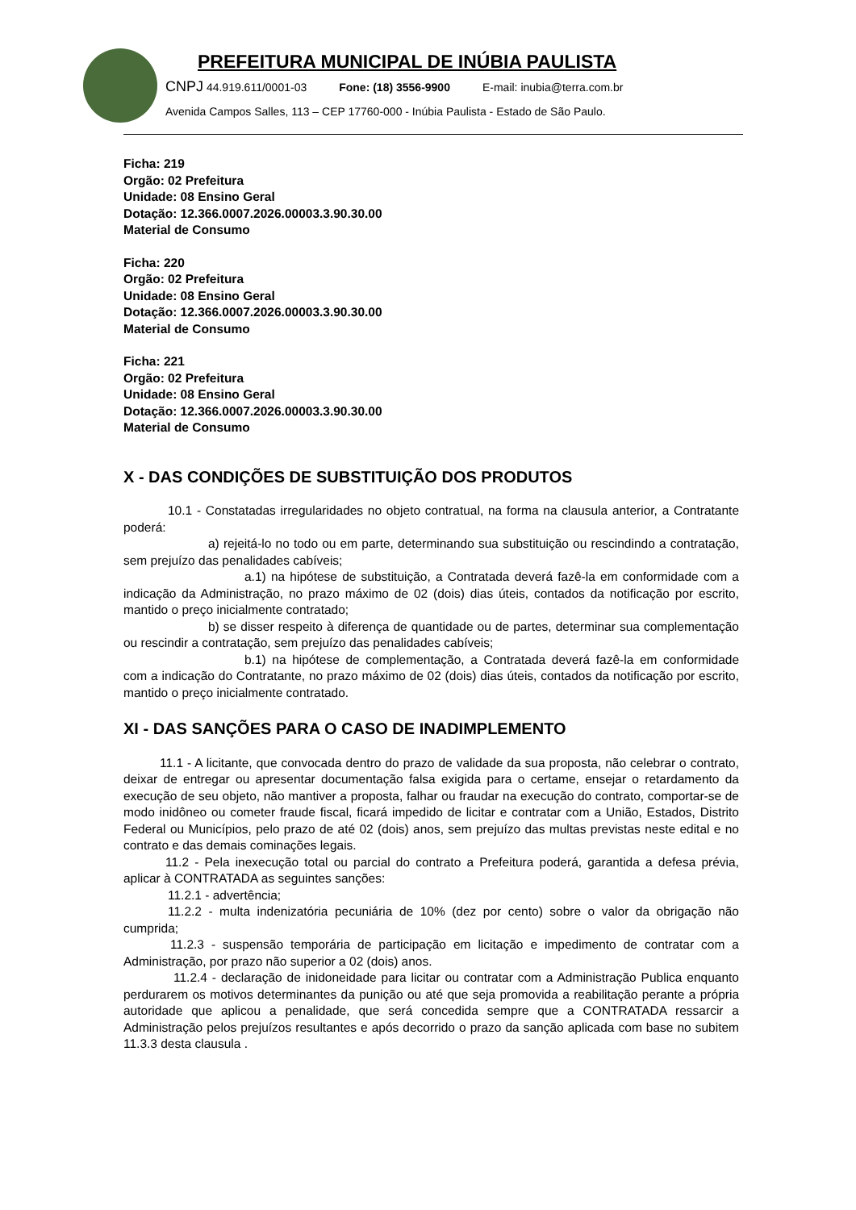PREFEITURA MUNICIPAL DE INÚBIA PAULISTA
CNPJ 44.919.611/0001-03 Fone: (18) 3556-9900 E-mail: inubia@terra.com.br
Avenida Campos Salles, 113 – CEP 17760-000 - Inúbia Paulista - Estado de São Paulo.
Ficha: 219
Orgão: 02 Prefeitura
Unidade: 08 Ensino Geral
Dotação: 12.366.0007.2026.00003.3.90.30.00
Material de Consumo
Ficha: 220
Orgão: 02 Prefeitura
Unidade: 08 Ensino Geral
Dotação: 12.366.0007.2026.00003.3.90.30.00
Material de Consumo
Ficha: 221
Orgão: 02 Prefeitura
Unidade: 08 Ensino Geral
Dotação: 12.366.0007.2026.00003.3.90.30.00
Material de Consumo
X - DAS CONDIÇÕES DE SUBSTITUIÇÃO DOS PRODUTOS
10.1 - Constatadas irregularidades no objeto contratual, na forma na clausula anterior, a Contratante poderá:
a) rejeitá-lo no todo ou em parte, determinando sua substituição ou rescindindo a contratação, sem prejuízo das penalidades cabíveis;
a.1) na hipótese de substituição, a Contratada deverá fazê-la em conformidade com a indicação da Administração, no prazo máximo de 02 (dois) dias úteis, contados da notificação por escrito, mantido o preço inicialmente contratado;
b) se disser respeito à diferença de quantidade ou de partes, determinar sua complementação ou rescindir a contratação, sem prejuízo das penalidades cabíveis;
b.1) na hipótese de complementação, a Contratada deverá fazê-la em conformidade com a indicação do Contratante, no prazo máximo de 02 (dois) dias úteis, contados da notificação por escrito, mantido o preço inicialmente contratado.
XI - DAS SANÇÕES PARA O CASO DE INADIMPLEMENTO
11.1 - A licitante, que convocada dentro do prazo de validade da sua proposta, não celebrar o contrato, deixar de entregar ou apresentar documentação falsa exigida para o certame, ensejar o retardamento da execução de seu objeto, não mantiver a proposta, falhar ou fraudar na execução do contrato, comportar-se de modo inidôneo ou cometer fraude fiscal, ficará impedido de licitar e contratar com a União, Estados, Distrito Federal ou Municípios, pelo prazo de até 02 (dois) anos, sem prejuízo das multas previstas neste edital e no contrato e das demais cominações legais.
11.2 - Pela inexecução total ou parcial do contrato a Prefeitura poderá, garantida a defesa prévia, aplicar à CONTRATADA as seguintes sanções:
11.2.1 - advertência;
11.2.2 - multa indenizatória pecuniária de 10% (dez por cento) sobre o valor da obrigação não cumprida;
11.2.3 - suspensão temporária de participação em licitação e impedimento de contratar com a Administração, por prazo não superior a 02 (dois) anos.
11.2.4 - declaração de inidoneidade para licitar ou contratar com a Administração Publica enquanto perdurarem os motivos determinantes da punição ou até que seja promovida a reabilitação perante a própria autoridade que aplicou a penalidade, que será concedida sempre que a CONTRATADA ressarcir a Administração pelos prejuízos resultantes e após decorrido o prazo da sanção aplicada com base no subitem 11.3.3 desta clausula .